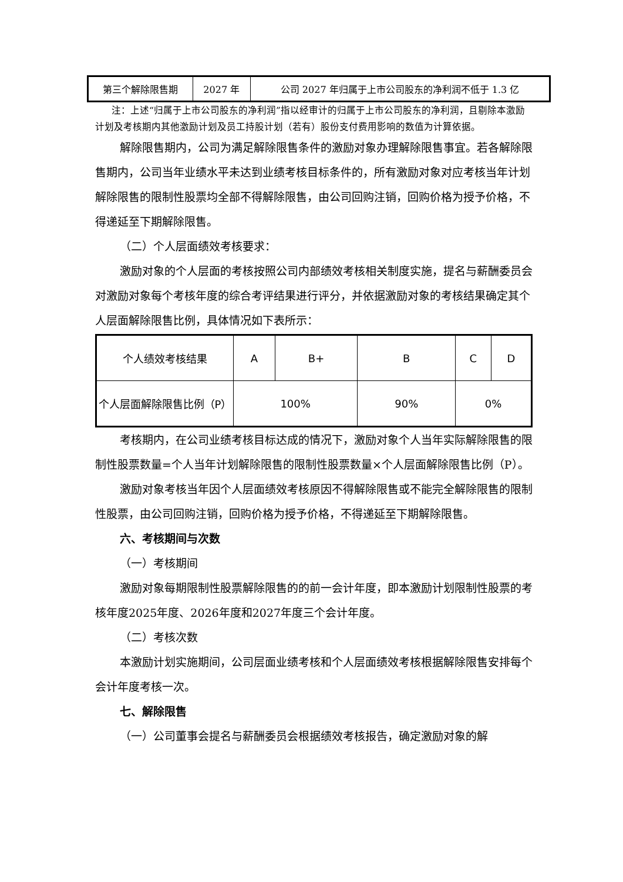| 第三个解除限售期 | 2027 年 | 公司 2027 年归属于上市公司股东的净利润不低于 1.3 亿 |
注：上述“归属于上市公司股东的净利润”指以经审计的归属于上市公司股东的净利润，且剔除本激励计划及考核期内其他激励计划及员工持股计划（若有）股份支付费用影响的数值为计算依据。
解除限售期内，公司为满足解除限售条件的激励对象办理解除限售事宜。若各解除限售期内，公司当年业绩水平未达到业绩考核目标条件的，所有激励对象对应考核当年计划解除限售的限制性股票均全部不得解除限售，由公司回购注销，回购价格为授予价格，不得递延至下期解除限售。
（二）个人层面绩效考核要求：
激励对象的个人层面的考核按照公司内部绩效考核相关制度实施，提名与薪酬委员会对激励对象每个考核年度的综合考评结果进行评分，并依据激励对象的考核结果确定其个人层面解除限售比例，具体情况如下表所示：
| 个人绩效考核结果 | A | B+ | B | C | D |
| 个人层面解除限售比例（P） | 100% | | 90% | 0% | |
考核期内，在公司业绩考核目标达成的情况下，激励对象个人当年实际解除限售的限制性股票数量=个人当年计划解除限售的限制性股票数量×个人层面解除限售比例（P）。
激励对象考核当年因个人层面绩效考核原因不得解除限售或不能完全解除限售的限制性股票，由公司回购注销，回购价格为授予价格，不得递延至下期解除限售。
六、考核期间与次数
（一）考核期间
激励对象每期限制性股票解除限售的的前一会计年度，即本激励计划限制性股票的考核年度2025年度、2026年度和2027年度三个会计年度。
（二）考核次数
本激励计划实施期间，公司层面业绩考核和个人层面绩效考核根据解除限售安排每个会计年度考核一次。
七、解除限售
（一）公司董事会提名与薪酬委员会根据绩效考核报告，确定激励对象的解